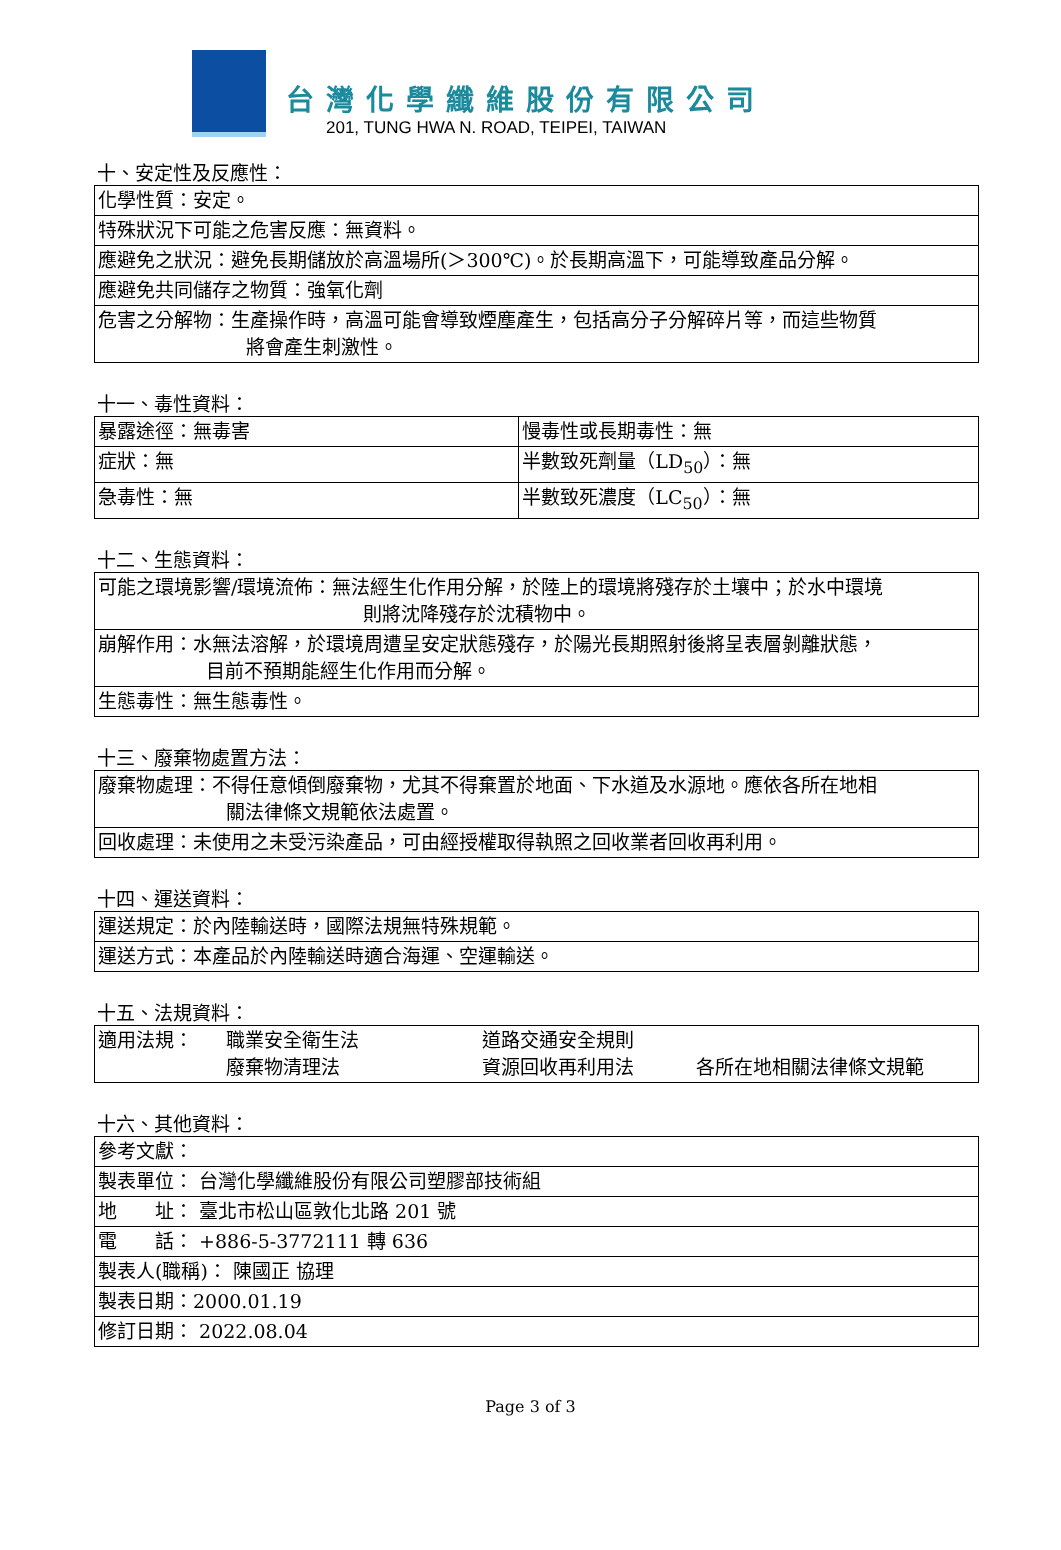台灣化學纖維股份有限公司
201, TUNG HWA N. ROAD, TEIPEI, TAIWAN
十、安定性及反應性：
| 化學性質：安定。 |
| 特殊狀況下可能之危害反應：無資料。 |
| 應避免之狀況：避免長期儲放於高溫場所(＞300℃)。於長期高溫下，可能導致產品分解。 |
| 應避免共同儲存之物質：強氧化劑 |
| 危害之分解物：生產操作時，高溫可能會導致煙塵產生，包括高分子分解碎片等，而這些物質 將會產生刺激性。 |
十一、毒性資料：
| 暴露途徑：無毒害 | 慢毒性或長期毒性：無 |
| 症狀：無 | 半數致死劑量（LD<sub>50</sub>）：無 |
| 急毒性：無 | 半數致死濃度（LC<sub>50</sub>）：無 |
十二、生態資料：
| 可能之環境影響/環境流佈：無法經生化作用分解，於陸上的環境將殘存於土壤中；於水中環境 則將沈降殘存於沈積物中。 |
| 崩解作用：水無法溶解，於環境周遭呈安定狀態殘存，於陽光長期照射後將呈表層剝離狀態， 目前不預期能經生化作用而分解。 |
| 生態毒性：無生態毒性。 |
十三、廢棄物處置方法：
| 廢棄物處理：不得任意傾倒廢棄物，尤其不得棄置於地面、下水道及水源地。應依各所在地相 關法律條文規範依法處置。 |
| 回收處理：未使用之未受污染產品，可由經授權取得執照之回收業者回收再利用。 |
十四、運送資料：
| 運送規定：於內陸輸送時，國際法規無特殊規範。 |
| 運送方式：本產品於內陸輸送時適合海運、空運輸送。 |
十五、法規資料：
| 適用法規： 職業安全衛生法 道路交通安全規則 廢棄物清理法 資源回收再利用法 各所在地相關法律條文規範 |
十六、其他資料：
| 參考文獻： |
| 製表單位： 台灣化學纖維股份有限公司塑膠部技術組 |
| 地 址： 臺北市松山區敦化北路 201 號 |
| 電 話： +886-5-3772111 轉 636 |
| 製表人(職稱)： 陳國正 協理 |
| 製表日期：2000.01.19 |
| 修訂日期： 2022.08.04 |
Page 3 of 3